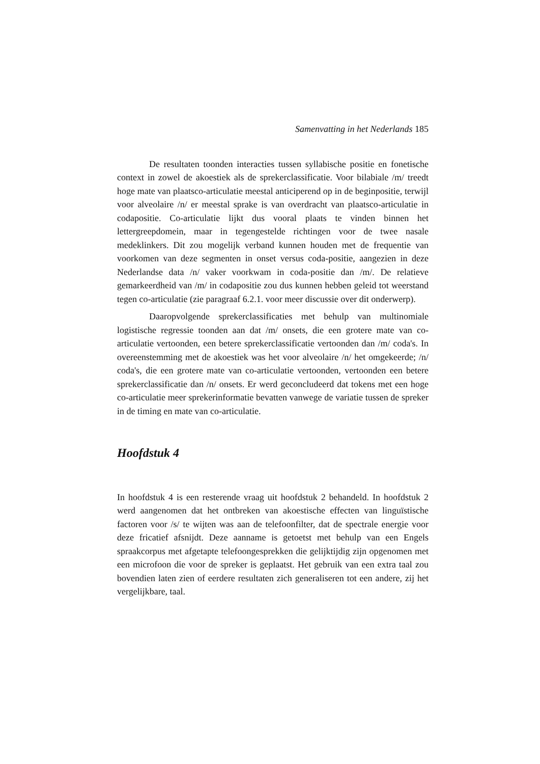Samenvatting in het Nederlands 185
De resultaten toonden interacties tussen syllabische positie en fonetische context in zowel de akoestiek als de sprekerclassificatie. Voor bilabiale /m/ treedt hoge mate van plaatsco-articulatie meestal anticiperend op in de beginpositie, terwijl voor alveolaire /n/ er meestal sprake is van overdracht van plaatsco-articulatie in codapositie. Co-articulatie lijkt dus vooral plaats te vinden binnen het lettergreepdomein, maar in tegengestelde richtingen voor de twee nasale medeklinkers. Dit zou mogelijk verband kunnen houden met de frequentie van voorkomen van deze segmenten in onset versus coda-positie, aangezien in deze Nederlandse data /n/ vaker voorkwam in coda-positie dan /m/. De relatieve gemarkeerdheid van /m/ in codapositie zou dus kunnen hebben geleid tot weerstand tegen co-articulatie (zie paragraaf 6.2.1. voor meer discussie over dit onderwerp).
Daaropvolgende sprekerclassificaties met behulp van multinomiale logistische regressie toonden aan dat /m/ onsets, die een grotere mate van co-articulatie vertoonden, een betere sprekerclassificatie vertoonden dan /m/ coda's. In overeenstemming met de akoestiek was het voor alveolaire /n/ het omgekeerde; /n/ coda's, die een grotere mate van co-articulatie vertoonden, vertoonden een betere sprekerclassificatie dan /n/ onsets. Er werd geconcludeerd dat tokens met een hoge co-articulatie meer sprekerinformatie bevatten vanwege de variatie tussen de spreker in de timing en mate van co-articulatie.
Hoofdstuk 4
In hoofdstuk 4 is een resterende vraag uit hoofdstuk 2 behandeld. In hoofdstuk 2 werd aangenomen dat het ontbreken van akoestische effecten van linguïstische factoren voor /s/ te wijten was aan de telefoonfilter, dat de spectrale energie voor deze fricatief afsnijdt. Deze aanname is getoetst met behulp van een Engels spraakcorpus met afgetapte telefoongesprekken die gelijktijdig zijn opgenomen met een microfoon die voor de spreker is geplaatst. Het gebruik van een extra taal zou bovendien laten zien of eerdere resultaten zich generaliseren tot een andere, zij het vergelijkbare, taal.